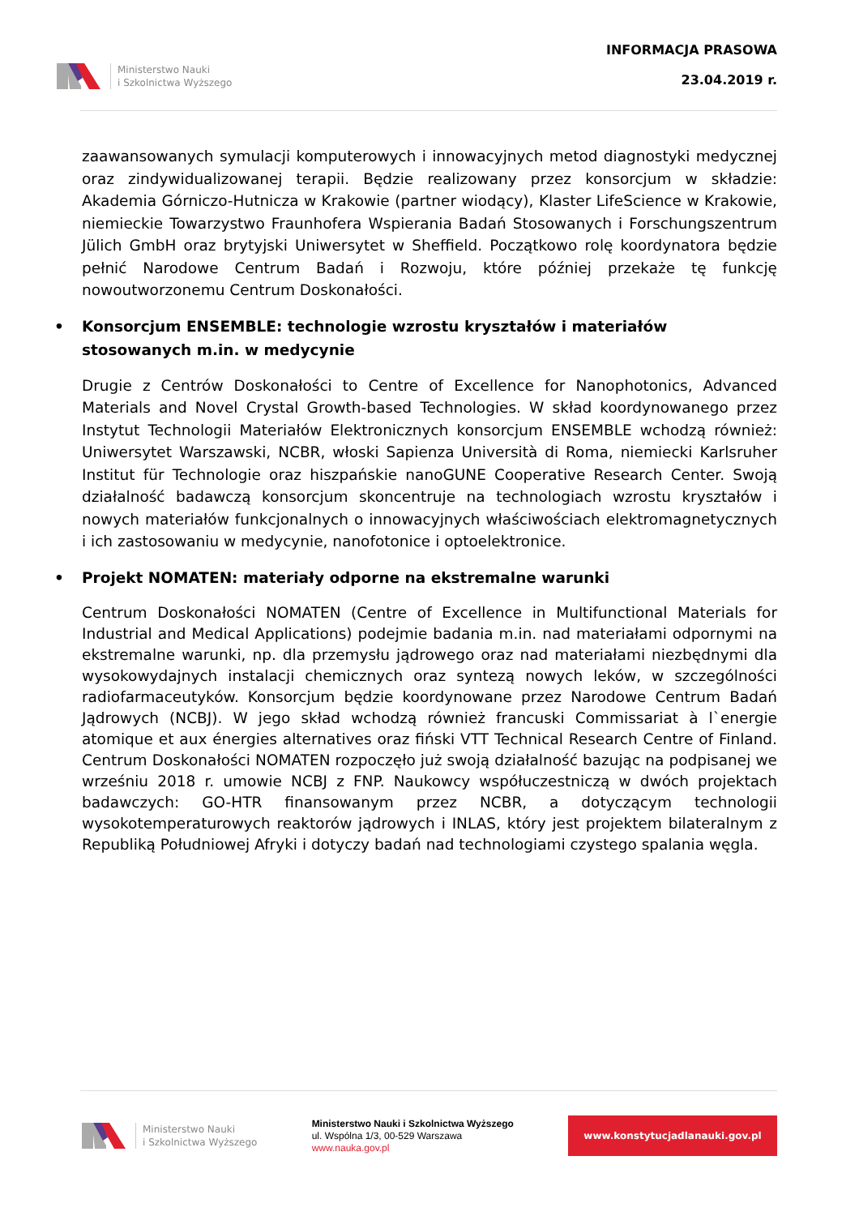Ministerstwo Nauki
i Szkolnictwa Wyższego
INFORMACJA PRASOWA
23.04.2019 r.
zaawansowanych symulacji komputerowych i innowacyjnych metod diagnostyki medycznej oraz zindywidualizowanej terapii. Będzie realizowany przez konsorcjum w składzie: Akademia Górniczo-Hutnicza w Krakowie (partner wiodący), Klaster LifeScience w Krakowie, niemieckie Towarzystwo Fraunhofera Wspierania Badań Stosowanych i Forschungszentrum Jülich GmbH oraz brytyjski Uniwersytet w Sheffield. Początkowo rolę koordynatora będzie pełnić Narodowe Centrum Badań i Rozwoju, które później przekaże tę funkcję nowoutworzonemu Centrum Doskonałości.
• Konsorcjum ENSEMBLE: technologie wzrostu kryształów i materiałów stosowanych m.in. w medycynie
Drugie z Centrów Doskonałości to Centre of Excellence for Nanophotonics, Advanced Materials and Novel Crystal Growth-based Technologies. W skład koordynowanego przez Instytut Technologii Materiałów Elektronicznych konsorcjum ENSEMBLE wchodzą również: Uniwersytet Warszawski, NCBR, włoski Sapienza Università di Roma, niemiecki Karlsruher Institut für Technologie oraz hiszpańskie nanoGUNE Cooperative Research Center. Swoją działalność badawczą konsorcjum skoncentruje na technologiach wzrostu kryształów i nowych materiałów funkcjonalnych o innowacyjnych właściwościach elektromagnetycznych i ich zastosowaniu w medycynie, nanofotonice i optoelektronice.
• Projekt NOMATEN: materiały odporne na ekstremalne warunki
Centrum Doskonałości NOMATEN (Centre of Excellence in Multifunctional Materials for Industrial and Medical Applications) podejmie badania m.in. nad materiałami odpornymi na ekstremalne warunki, np. dla przemysłu jądrowego oraz nad materiałami niezbędnymi dla wysokowydajnych instalacji chemicznych oraz syntezą nowych leków, w szczególności radiofarmaceutyków. Konsorcjum będzie koordynowane przez Narodowe Centrum Badań Jądrowych (NCBJ). W jego skład wchodzą również francuski Commissariat à l`energie atomique et aux énergies alternatives oraz fiński VTT Technical Research Centre of Finland. Centrum Doskonałości NOMATEN rozpoczęło już swoją działalność bazując na podpisanej we wrześniu 2018 r. umowie NCBJ z FNP. Naukowcy współuczestniczą w dwóch projektach badawczych: GO-HTR finansowanym przez NCBR, a dotyczącym technologii wysokotemperaturowych reaktorów jądrowych i INLAS, który jest projektem bilateralnym z Republiką Południowej Afryki i dotyczy badań nad technologiami czystego spalania węgla.
Ministerstwo Nauki
i Szkolnictwa Wyższego
Ministerstwo Nauki i Szkolnictwa Wyższego
ul. Wspólna 1/3, 00-529 Warszawa
www.nauka.gov.pl
www.konstytucjadlanauki.gov.pl